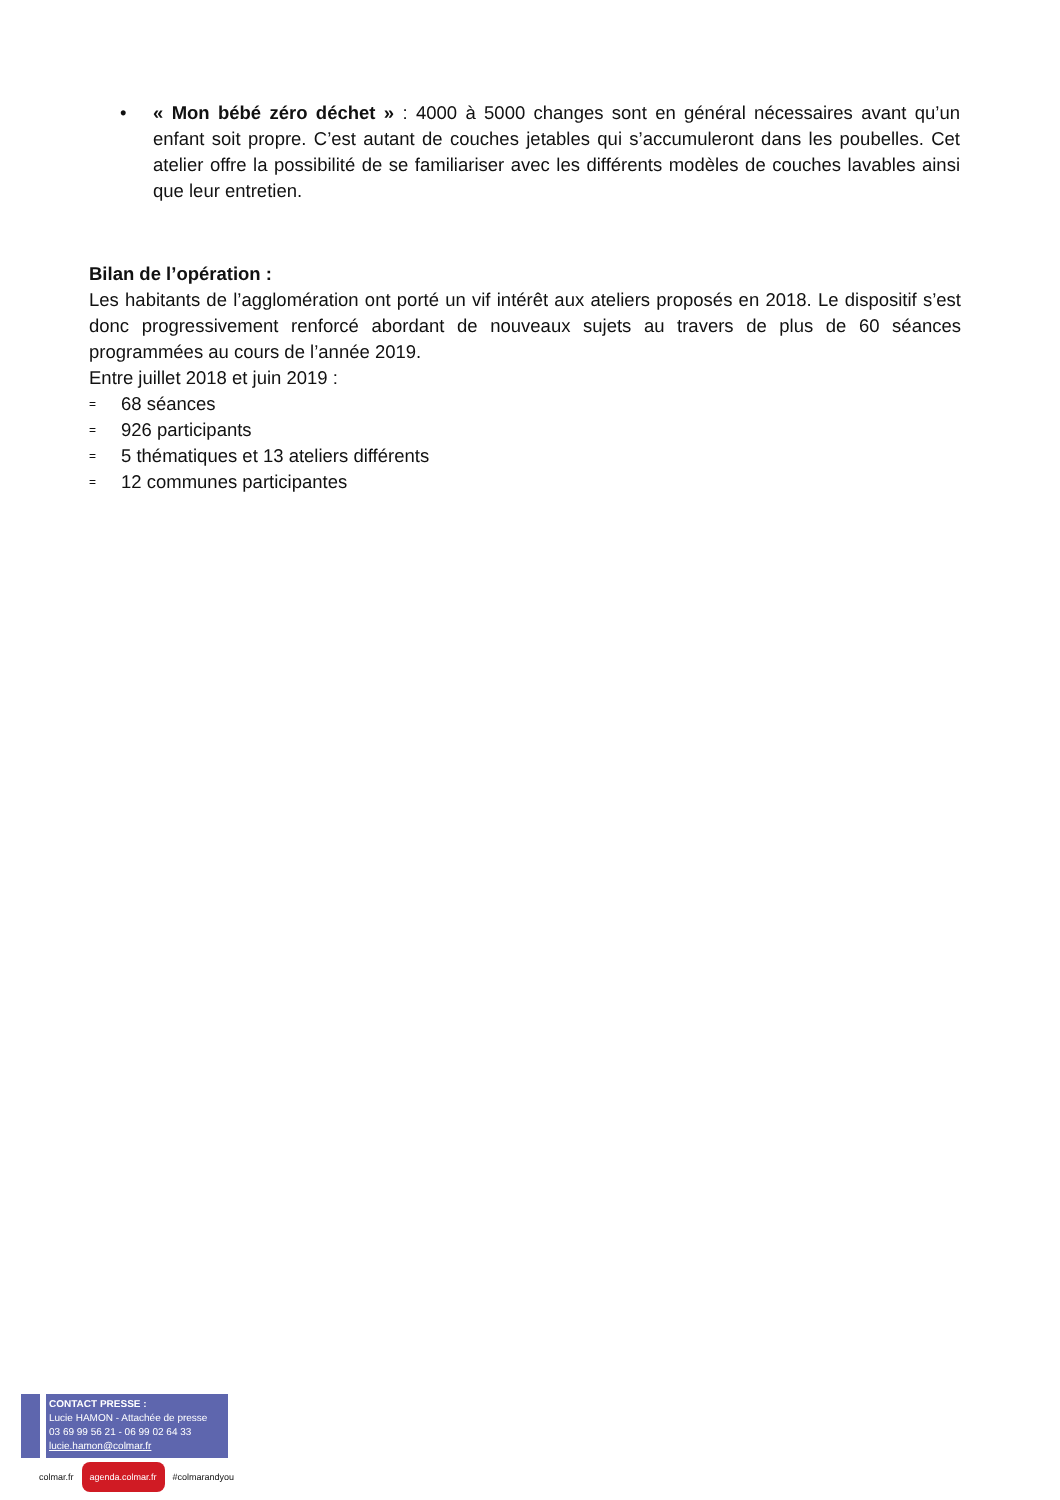• « Mon bébé zéro déchet » : 4000 à 5000 changes sont en général nécessaires avant qu’un enfant soit propre. C’est autant de couches jetables qui s’accumuleront dans les poubelles. Cet atelier offre la possibilité de se familiariser avec les différents modèles de couches lavables ainsi que leur entretien.
Bilan de l’opération :
Les habitants de l’agglomération ont porté un vif intérêt aux ateliers proposés en 2018. Le dispositif s’est donc progressivement renforcé abordant de nouveaux sujets au travers de plus de 60 séances programmées au cours de l’année 2019.
Entre juillet 2018 et juin 2019 :
= 68 séances
= 926 participants
= 5 thématiques et 13 ateliers différents
= 12 communes participantes
CONTACT PRESSE :
Lucie HAMON - Attachée de presse
03 69 99 56 21 - 06 99 02 64 33
lucie.hamon@colmar.fr
colmar.fr agenda.colmar.fr #colmarandyou